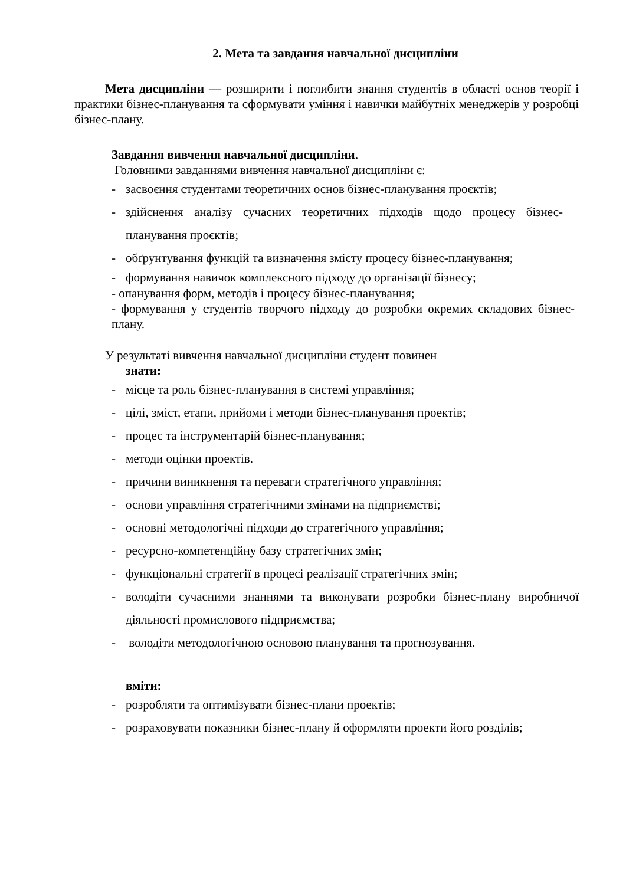2. Мета та завдання навчальної дисципліни
Мета дисципліни — розширити і поглибити знання студентів в області основ теорії і практики бізнес-планування та сформувати уміння і навички майбутніх менеджерів у розробці бізнес-плану.
Завдання вивчення навчальної дисципліни.
Головними завданнями вивчення навчальної дисципліни є:
- засвоєння студентами теоретичних основ бізнес-планування проєктів;
- здійснення аналізу сучасних теоретичних підходів щодо процесу бізнес-планування проєктів;
- обґрунтування функцій та визначення змісту процесу бізнес-планування;
- формування навичок комплексного підходу до організації бізнесу;
- опанування форм, методів і процесу бізнес-планування;
- формування у студентів творчого підходу до розробки окремих складових бізнес-плану.
У результаті вивчення навчальної дисципліни студент повинен
знати:
- місце та роль бізнес-планування в системі управління;
- цілі, зміст, етапи, прийоми і методи бізнес-планування проектів;
- процес та інструментарій бізнес-планування;
- методи оцінки проектів.
- причини виникнення та переваги стратегічного управління;
- основи управління стратегічними змінами на підприємстві;
- основні методологічні підходи до стратегічного управління;
- ресурсно-компетенційну базу стратегічних змін;
- функціональні стратегії в процесі реалізації стратегічних змін;
- володіти сучасними знаннями та виконувати розробки бізнес-плану виробничої діяльності промислового підприємства;
- володіти методологічною основою планування та прогнозування.
вміти:
- розробляти та оптимізувати бізнес-плани проектів;
- розраховувати показники бізнес-плану й оформляти проекти його розділів;